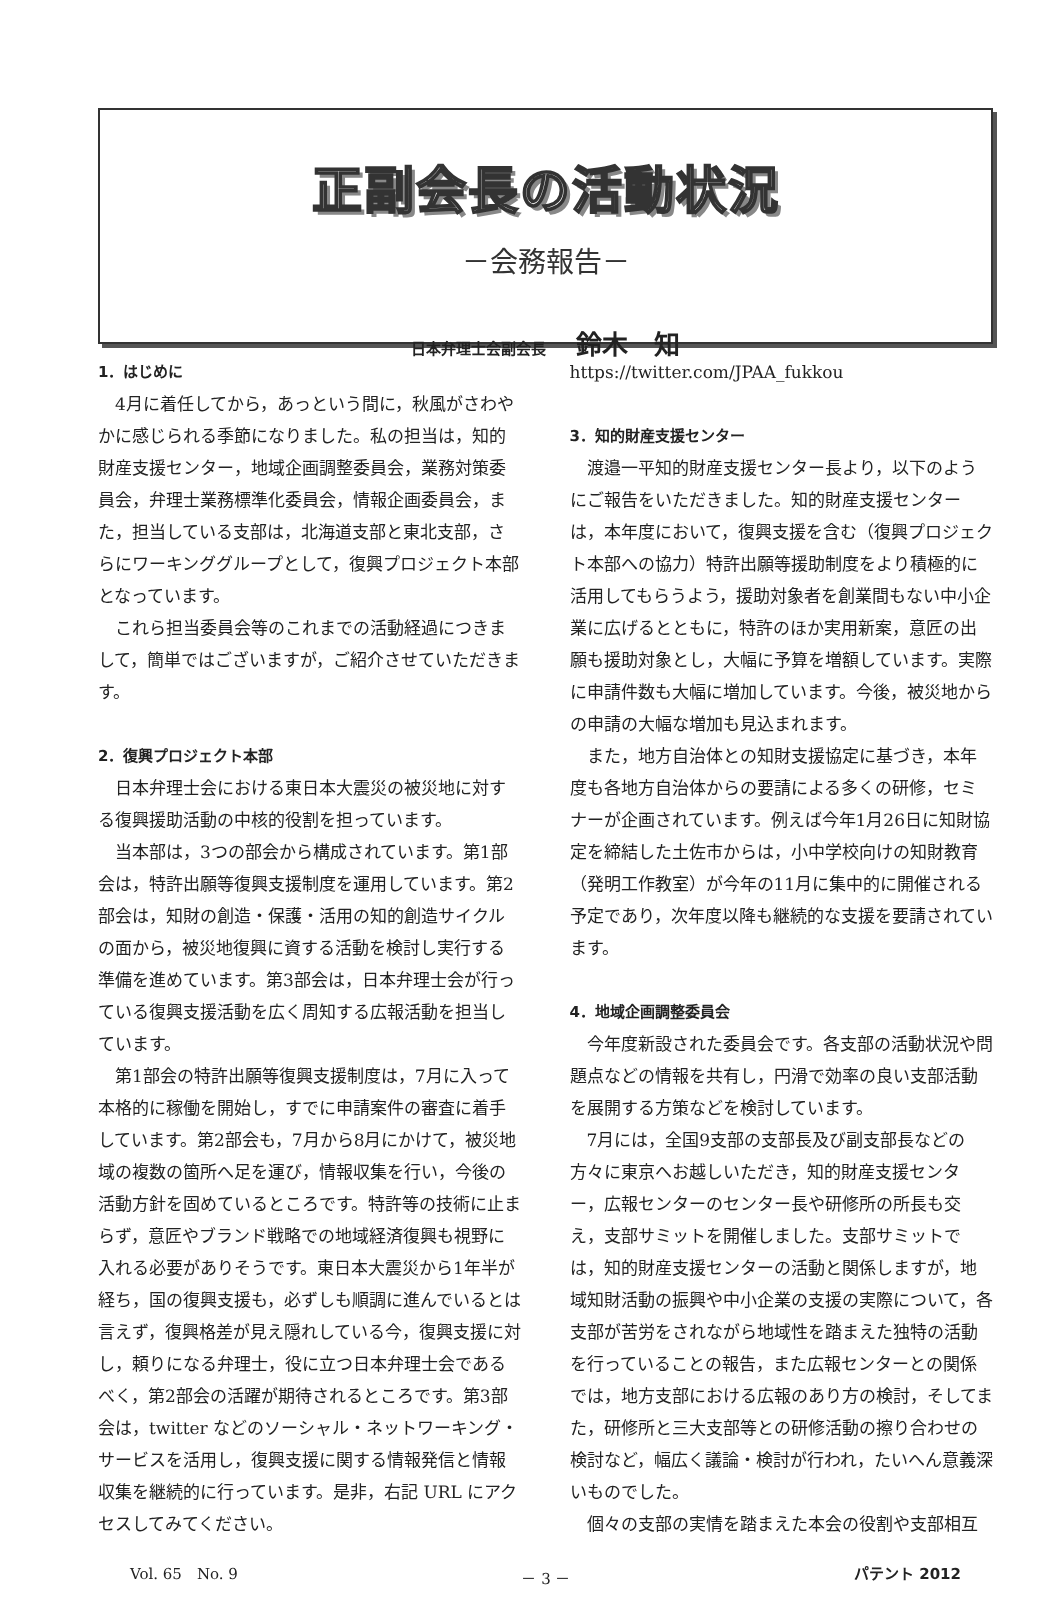正副会長の活動状況
－会務報告－
日本弁理士会副会長 鈴木　知
1．はじめに
4月に着任してから，あっという間に，秋風がさわやかに感じられる季節になりました。私の担当は，知的財産支援センター，地域企画調整委員会，業務対策委員会，弁理士業務標準化委員会，情報企画委員会，また，担当している支部は，北海道支部と東北支部，さらにワーキンググループとして，復興プロジェクト本部となっています。
これら担当委員会等のこれまでの活動経過につきまして，簡単ではございますが，ご紹介させていただきます。
2．復興プロジェクト本部
日本弁理士会における東日本大震災の被災地に対する復興援助活動の中核的役割を担っています。
当本部は，3つの部会から構成されています。第1部会は，特許出願等復興支援制度を運用しています。第2部会は，知財の創造・保護・活用の知的創造サイクルの面から，被災地復興に資する活動を検討し実行する準備を進めています。第3部会は，日本弁理士会が行っている復興支援活動を広く周知する広報活動を担当しています。
第1部会の特許出願等復興支援制度は，7月に入って本格的に稼働を開始し，すでに申請案件の審査に着手しています。第2部会も，7月から8月にかけて，被災地域の複数の箇所へ足を運び，情報収集を行い，今後の活動方針を固めているところです。特許等の技術に止まらず，意匠やブランド戦略での地域経済復興も視野に入れる必要がありそうです。東日本大震災から1年半が経ち，国の復興支援も，必ずしも順調に進んでいるとは言えず，復興格差が見え隠れしている今，復興支援に対し，頼りになる弁理士，役に立つ日本弁理士会であるべく，第2部会の活躍が期待されるところです。第3部会は，twitter などのソーシャル・ネットワーキング・サービスを活用し，復興支援に関する情報発信と情報収集を継続的に行っています。是非，右記 URL にアクセスしてみてください。
https://twitter.com/JPAA_fukkou
3．知的財産支援センター
渡邉一平知的財産支援センター長より，以下のようにご報告をいただきました。知的財産支援センターは，本年度において，復興支援を含む（復興プロジェクト本部への協力）特許出願等援助制度をより積極的に活用してもらうよう，援助対象者を創業間もない中小企業に広げるとともに，特許のほか実用新案，意匠の出願も援助対象とし，大幅に予算を増額しています。実際に申請件数も大幅に増加しています。今後，被災地からの申請の大幅な増加も見込まれます。
また，地方自治体との知財支援協定に基づき，本年度も各地方自治体からの要請による多くの研修，セミナーが企画されています。例えば今年1月26日に知財協定を締結した土佐市からは，小中学校向けの知財教育（発明工作教室）が今年の11月に集中的に開催される予定であり，次年度以降も継続的な支援を要請されています。
4．地域企画調整委員会
今年度新設された委員会です。各支部の活動状況や問題点などの情報を共有し，円滑で効率の良い支部活動を展開する方策などを検討しています。
7月には，全国9支部の支部長及び副支部長などの方々に東京へお越しいただき，知的財産支援センター，広報センターのセンター長や研修所の所長も交え，支部サミットを開催しました。支部サミットでは，知的財産支援センターの活動と関係しますが，地域知財活動の振興や中小企業の支援の実際について，各支部が苦労をされながら地域性を踏まえた独特の活動を行っていることの報告，また広報センターとの関係では，地方支部における広報のあり方の検討，そしてまた，研修所と三大支部等との研修活動の擦り合わせの検討など，幅広く議論・検討が行われ，たいへん意義深いものでした。
個々の支部の実情を踏まえた本会の役割や支部相互
Vol. 65　No. 9 － 3 － パテント 2012